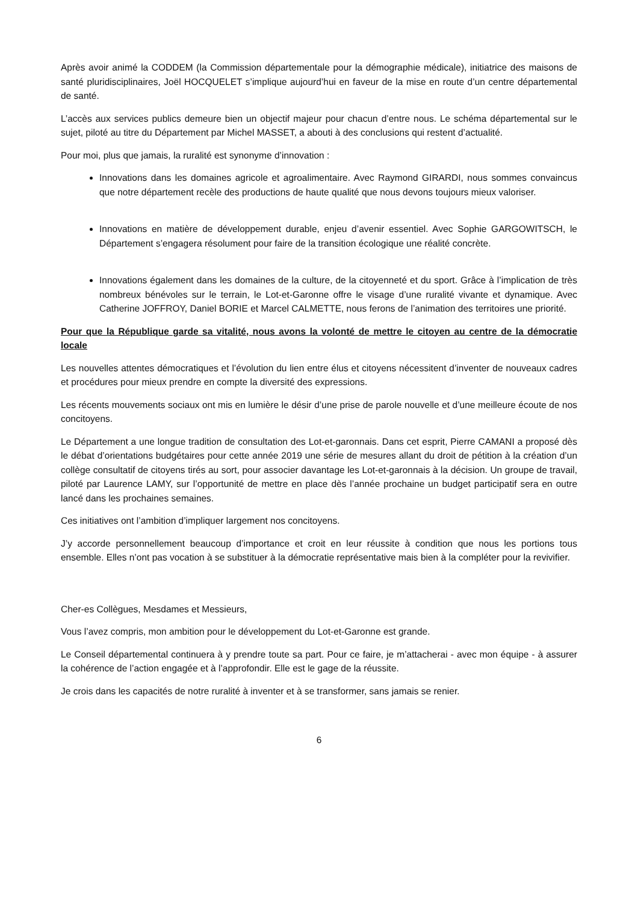Après avoir animé la CODDEM (la Commission départementale pour la démographie médicale), initiatrice des maisons de santé pluridisciplinaires, Joël HOCQUELET s’implique aujourd’hui en faveur de la mise en route d’un centre départemental de santé.
L’accès aux services publics demeure bien un objectif majeur pour chacun d’entre nous. Le schéma départemental sur le sujet, piloté au titre du Département par Michel MASSET, a abouti à des conclusions qui restent d’actualité.
Pour moi, plus que jamais, la ruralité est synonyme d’innovation :
Innovations dans les domaines agricole et agroalimentaire. Avec Raymond GIRARDI, nous sommes convaincus que notre département recèle des productions de haute qualité que nous devons toujours mieux valoriser.
Innovations en matière de développement durable, enjeu d’avenir essentiel. Avec Sophie GARGOWITSCH, le Département s’engagera résolument pour faire de la transition écologique une réalité concrète.
Innovations également dans les domaines de la culture, de la citoyenneté et du sport. Grâce à l’implication de très nombreux bénévoles sur le terrain, le Lot-et-Garonne offre le visage d’une ruralité vivante et dynamique. Avec Catherine JOFFROY, Daniel BORIE et Marcel CALMETTE, nous ferons de l’animation des territoires une priorité.
Pour que la République garde sa vitalité, nous avons la volonté de mettre le citoyen au centre de la démocratie locale
Les nouvelles attentes démocratiques et l’évolution du lien entre élus et citoyens nécessitent d’inventer de nouveaux cadres et procédures pour mieux prendre en compte la diversité des expressions.
Les récents mouvements sociaux ont mis en lumière le désir d’une prise de parole nouvelle et d’une meilleure écoute de nos concitoyens.
Le Département a une longue tradition de consultation des Lot-et-garonnais. Dans cet esprit, Pierre CAMANI a proposé dès le débat d’orientations budgétaires pour cette année 2019 une série de mesures allant du droit de pétition à la création d’un collège consultatif de citoyens tirés au sort, pour associer davantage les Lot-et-garonnais à la décision. Un groupe de travail, piloté par Laurence LAMY, sur l’opportunité de mettre en place dès l’année prochaine un budget participatif sera en outre lancé dans les prochaines semaines.
Ces initiatives ont l’ambition d’impliquer largement nos concitoyens.
J’y accorde personnellement beaucoup d’importance et croit en leur réussite à condition que nous les portions tous ensemble. Elles n’ont pas vocation à se substituer à la démocratie représentative mais bien à la compléter pour la revivifier.
Cher-es Collègues, Mesdames et Messieurs,
Vous l’avez compris, mon ambition pour le développement du Lot-et-Garonne est grande.
Le Conseil départemental continuera à y prendre toute sa part. Pour ce faire, je m’attacherai - avec mon équipe - à assurer la cohérence de l’action engagée et à l’approfondir. Elle est le gage de la réussite.
Je crois dans les capacités de notre ruralité à inventer et à se transformer, sans jamais se renier.
6